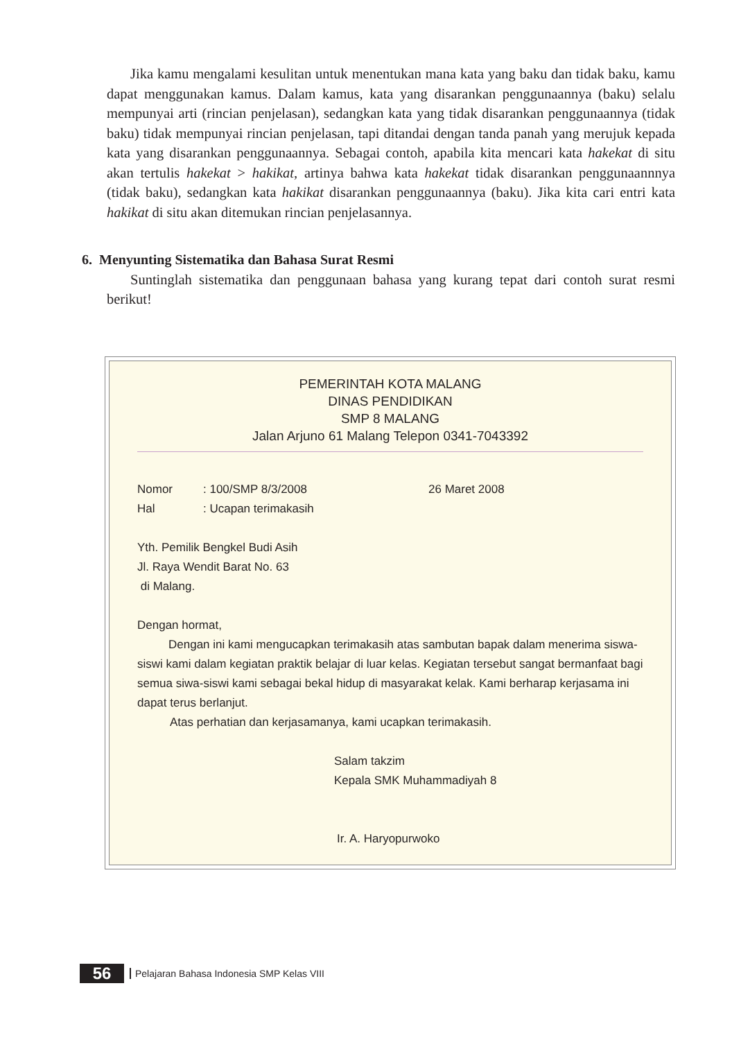Jika kamu mengalami kesulitan untuk menentukan mana kata yang baku dan tidak baku, kamu dapat menggunakan kamus. Dalam kamus, kata yang disarankan penggunaannya (baku) selalu mempunyai arti (rincian penjelasan), sedangkan kata yang tidak disarankan penggunaannya (tidak baku) tidak mempunyai rincian penjelasan, tapi ditandai dengan tanda panah yang merujuk kepada kata yang disarankan penggunaannya. Sebagai contoh, apabila kita mencari kata hakekat di situ akan tertulis hakekat > hakikat, artinya bahwa kata hakekat tidak disarankan penggunaannnya (tidak baku), sedangkan kata hakikat disarankan penggunaannya (baku). Jika kita cari entri kata hakikat di situ akan ditemukan rincian penjelasannya.
6. Menyunting Sistematika dan Bahasa Surat Resmi
Suntinglah sistematika dan penggunaan bahasa yang kurang tepat dari contoh surat resmi berikut!
PEMERINTAH KOTA MALANG
DINAS PENDIDIKAN
SMP 8 MALANG
Jalan Arjuno 61 Malang Telepon 0341-7043392
Nomor: 100/SMP 8/3/2008 26 Maret 2008
Hal: Ucapan terimakasih
Yth. Pemilik Bengkel Budi Asih
Jl. Raya Wendit Barat No. 63
di Malang.
Dengan hormat,
Dengan ini kami mengucapkan terimakasih atas sambutan bapak dalam menerima siswa-siswi kami dalam kegiatan praktik belajar di luar kelas. Kegiatan tersebut sangat bermanfaat bagi semua siwa-siswi kami sebagai bekal hidup di masyarakat kelak. Kami berharap kerjasama ini dapat terus berlanjut.
Atas perhatian dan kerjasamanya, kami ucapkan terimakasih.
Salam takzim
Kepala SMK Muhammadiyah 8
Ir. A. Haryopurwoko
56 Pelajaran Bahasa Indonesia SMP Kelas VIII